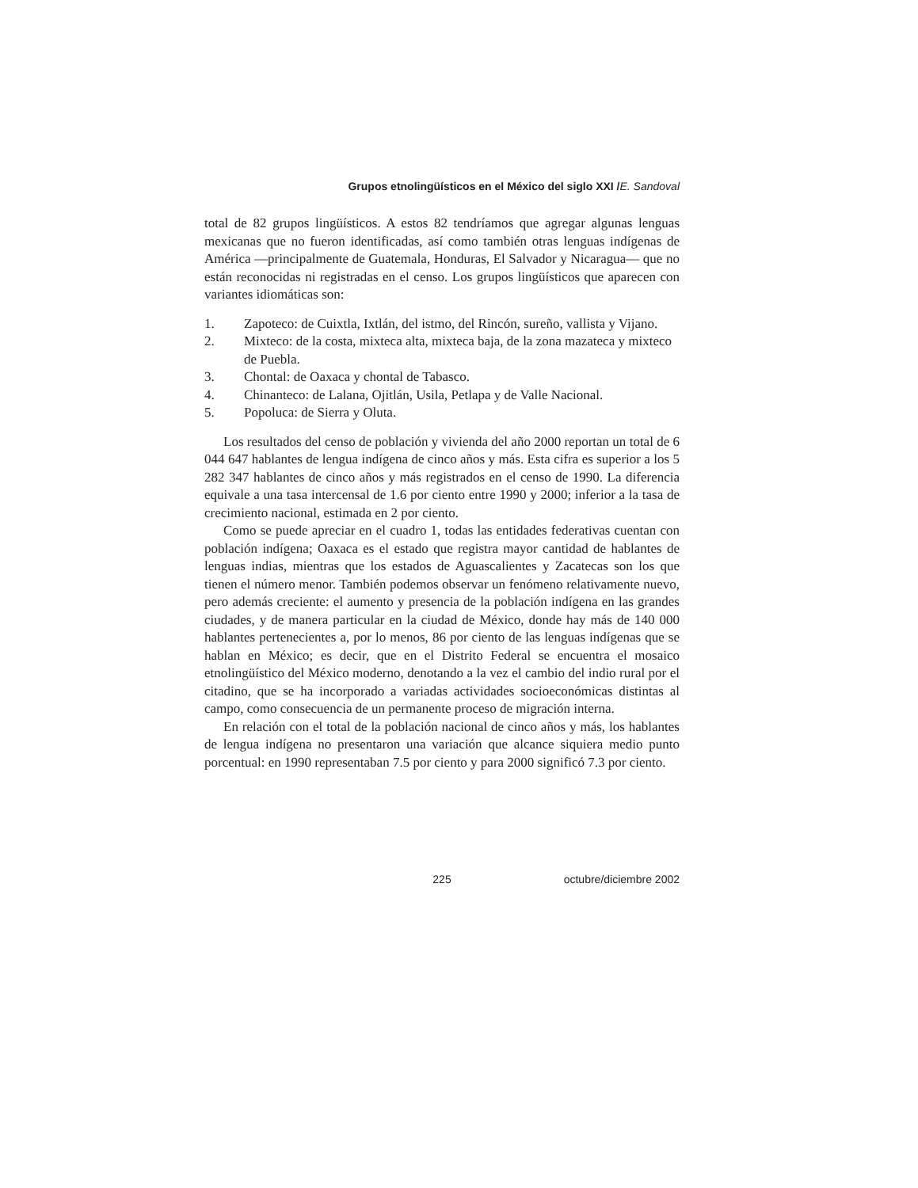Grupos etnolingüísticos en el México del siglo XXI /E. Sandoval
total de 82 grupos lingüísticos. A estos 82 tendríamos que agregar algunas lenguas mexicanas que no fueron identificadas, así como también otras lenguas indígenas de América —principalmente de Guatemala, Honduras, El Salvador y Nicaragua— que no están reconocidas ni registradas en el censo. Los grupos lingüísticos que aparecen con variantes idiomáticas son:
1. Zapoteco: de Cuixtla, Ixtlán, del istmo, del Rincón, sureño, vallista y Vijano.
2. Mixteco: de la costa, mixteca alta, mixteca baja, de la zona mazateca y mixteco de Puebla.
3. Chontal: de Oaxaca y chontal de Tabasco.
4. Chinanteco: de Lalana, Ojitlán, Usila, Petlapa y de Valle Nacional.
5. Popoluca: de Sierra y Oluta.
Los resultados del censo de población y vivienda del año 2000 reportan un total de 6 044 647 hablantes de lengua indígena de cinco años y más. Esta cifra es superior a los 5 282 347 hablantes de cinco años y más registrados en el censo de 1990. La diferencia equivale a una tasa intercensal de 1.6 por ciento entre 1990 y 2000; inferior a la tasa de crecimiento nacional, estimada en 2 por ciento.
Como se puede apreciar en el cuadro 1, todas las entidades federativas cuentan con población indígena; Oaxaca es el estado que registra mayor cantidad de hablantes de lenguas indias, mientras que los estados de Aguascalientes y Zacatecas son los que tienen el número menor. También podemos observar un fenómeno relativamente nuevo, pero además creciente: el aumento y presencia de la población indígena en las grandes ciudades, y de manera particular en la ciudad de México, donde hay más de 140 000 hablantes pertenecientes a, por lo menos, 86 por ciento de las lenguas indígenas que se hablan en México; es decir, que en el Distrito Federal se encuentra el mosaico etnolingüístico del México moderno, denotando a la vez el cambio del indio rural por el citadino, que se ha incorporado a variadas actividades socioeconómicas distintas al campo, como consecuencia de un permanente proceso de migración interna.
En relación con el total de la población nacional de cinco años y más, los hablantes de lengua indígena no presentaron una variación que alcance siquiera medio punto porcentual: en 1990 representaban 7.5 por ciento y para 2000 significó 7.3 por ciento.
225 octubre/diciembre 2002